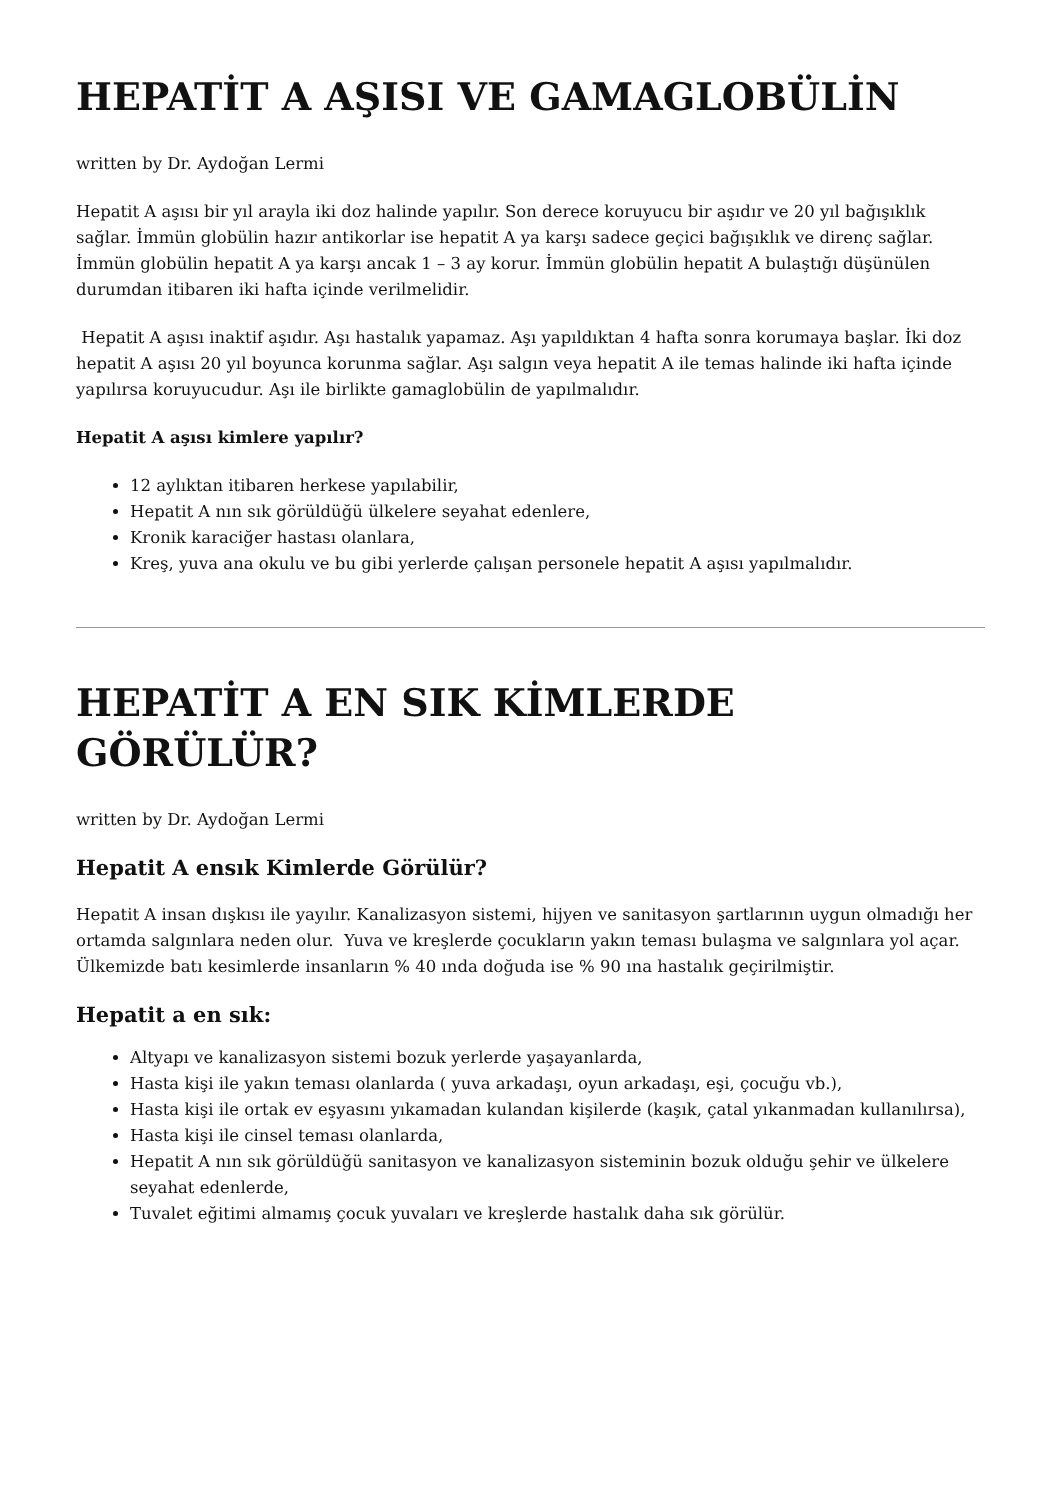HEPATİT A AŞISI VE GAMAGLOBÜLİN
written by Dr. Aydoğan Lermi
Hepatit A aşısı bir yıl arayla iki doz halinde yapılır. Son derece koruyucu bir aşıdır ve 20 yıl bağışıklık sağlar. İmmün globülin hazır antikorlar ise hepatit A ya karşı sadece geçici bağışıklık ve direnç sağlar. İmmün globülin hepatit A ya karşı ancak 1 – 3 ay korur. İmmün globülin hepatit A bulaştığı düşünülen durumdan itibaren iki hafta içinde verilmelidir.
Hepatit A aşısı inaktif aşıdır. Aşı hastalık yapamaz. Aşı yapıldıktan 4 hafta sonra korumaya başlar. İki doz hepatit A aşısı 20 yıl boyunca korunma sağlar. Aşı salgın veya hepatit A ile temas halinde iki hafta içinde yapılırsa koruyucudur. Aşı ile birlikte gamaglobülin de yapılmalıdır.
Hepatit A aşısı kimlere yapılır?
12 aylıktan itibaren herkese yapılabilir,
Hepatit A nın sık görüldüğü ülkelere seyahat edenlere,
Kronik karaciğer hastası olanlara,
Kreş, yuva ana okulu ve bu gibi yerlerde çalışan personele hepatit A aşısı yapılmalıdır.
HEPATİT A EN SIK KİMLERDE GÖRÜLÜR?
written by Dr. Aydoğan Lermi
Hepatit A ensık Kimlerde Görülür?
Hepatit A insan dışkısı ile yayılır. Kanalizasyon sistemi, hijyen ve sanitasyon şartlarının uygun olmadığı her ortamda salgınlara neden olur. Yuva ve kreşlerde çocukların yakın teması bulaşma ve salgınlara yol açar. Ülkemizde batı kesimlerde insanların % 40 ında doğuda ise % 90 ına hastalık geçirilmiştir.
Hepatit a en sık:
Altyapı ve kanalizasyon sistemi bozuk yerlerde yaşayanlarda,
Hasta kişi ile yakın teması olanlarda ( yuva arkadaşı, oyun arkadaşı, eşi, çocuğu vb.),
Hasta kişi ile ortak ev eşyasını yıkamadan kulandan kişilerde (kaşık, çatal yıkanmadan kullanılırsa),
Hasta kişi ile cinsel teması olanlarda,
Hepatit A nın sık görüldüğü sanitasyon ve kanalizasyon sisteminin bozuk olduğu şehir ve ülkelere seyahat edenlerde,
Tuvalet eğitimi almamış çocuk yuvaları ve kreşlerde hastalık daha sık görülür.